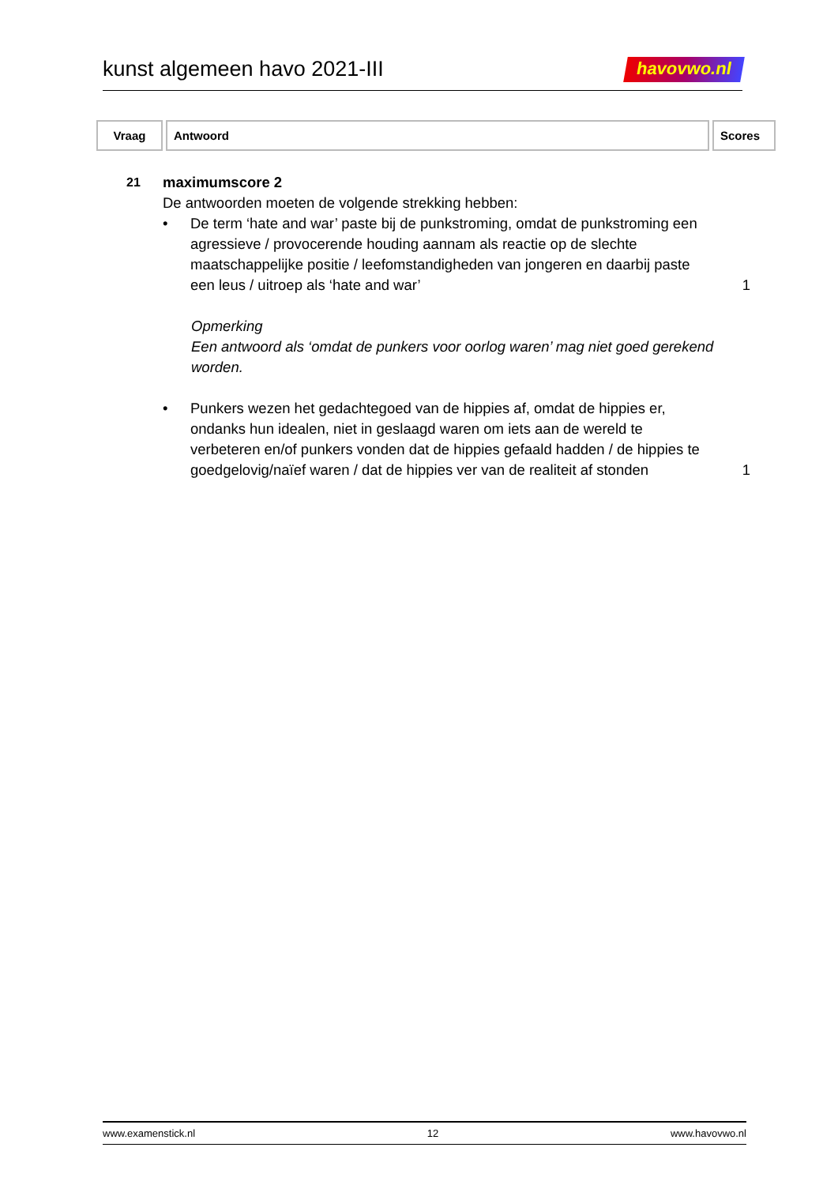kunst algemeen havo 2021-III
havovwo.nl
| Vraag | Antwoord | Scores |
| --- | --- | --- |
21
maximumscore 2
De antwoorden moeten de volgende strekking hebben:
• De term ‘hate and war’ paste bij de punkstroming, omdat de punkstroming een agressieve / provocerende houding aannam als reactie op de slechte maatschappelijke positie / leefomstandigheden van jongeren en daarbij paste een leus / uitroep als ‘hate and war’
1
Opmerking
Een antwoord als ‘omdat de punkers voor oorlog waren’ mag niet goed gerekend worden.
• Punkers wezen het gedachtegoed van de hippies af, omdat de hippies er, ondanks hun idealen, niet in geslaagd waren om iets aan de wereld te verbeteren en/of punkers vonden dat de hippies gefaald hadden / de hippies te goedgelovig/naïef waren / dat de hippies ver van de realiteit af stonden
1
www.examenstick.nl 12 www.havovwo.nl